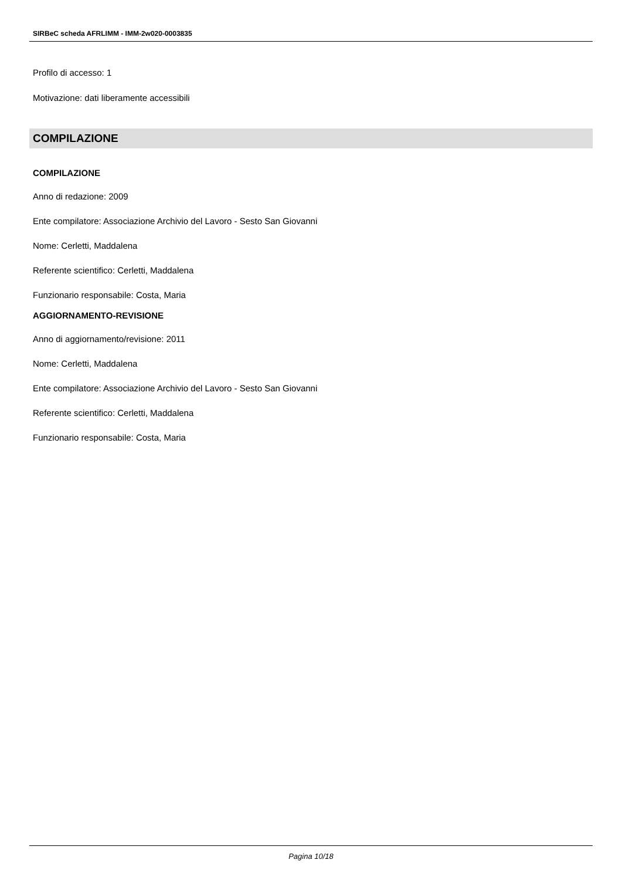SIRBeC scheda AFRLIMM - IMM-2w020-0003835
Profilo di accesso: 1
Motivazione: dati liberamente accessibili
COMPILAZIONE
COMPILAZIONE
Anno di redazione: 2009
Ente compilatore: Associazione Archivio del Lavoro - Sesto San Giovanni
Nome: Cerletti, Maddalena
Referente scientifico: Cerletti, Maddalena
Funzionario responsabile: Costa, Maria
AGGIORNAMENTO-REVISIONE
Anno di aggiornamento/revisione: 2011
Nome: Cerletti, Maddalena
Ente compilatore: Associazione Archivio del Lavoro - Sesto San Giovanni
Referente scientifico: Cerletti, Maddalena
Funzionario responsabile: Costa, Maria
Pagina 10/18